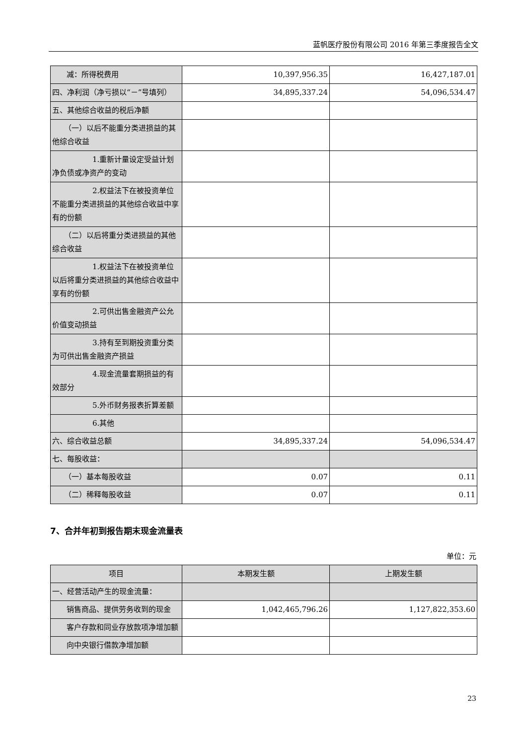蓝帆医疗股份有限公司 2016 年第三季度报告全文
| 减：所得税费用 | 10,397,956.35 | 16,427,187.01 |
| 四、净利润（净亏损以“－”号填列） | 34,895,337.24 | 54,096,534.47 |
| 五、其他综合收益的税后净额 | | |
| （一）以后不能重分类进损益的其他综合收益 | | |
| 1.重新计量设定受益计划净负债或净资产的变动 | | |
| 2.权益法下在被投资单位不能重分类进损益的其他综合收益中享有的份额 | | |
| （二）以后将重分类进损益的其他综合收益 | | |
| 1.权益法下在被投资单位以后将重分类进损益的其他综合收益中享有的份额 | | |
| 2.可供出售金融资产公允价值变动损益 | | |
| 3.持有至到期投资重分类为可供出售金融资产损益 | | |
| 4.现金流量套期损益的有效部分 | | |
| 5.外币财务报表折算差额 | | |
| 6.其他 | | |
| 六、综合收益总额 | 34,895,337.24 | 54,096,534.47 |
| 七、每股收益： | | |
| （一）基本每股收益 | 0.07 | 0.11 |
| （二）稀释每股收益 | 0.07 | 0.11 |
7、合并年初到报告期末现金流量表
单位：元
| 项目 | 本期发生额 | 上期发生额 |
| --- | --- | --- |
| 一、经营活动产生的现金流量： | | |
| 销售商品、提供劳务收到的现金 | 1,042,465,796.26 | 1,127,822,353.60 |
| 客户存款和同业存放款项净增加额 | | |
| 向中央银行借款净增加额 | | |
23